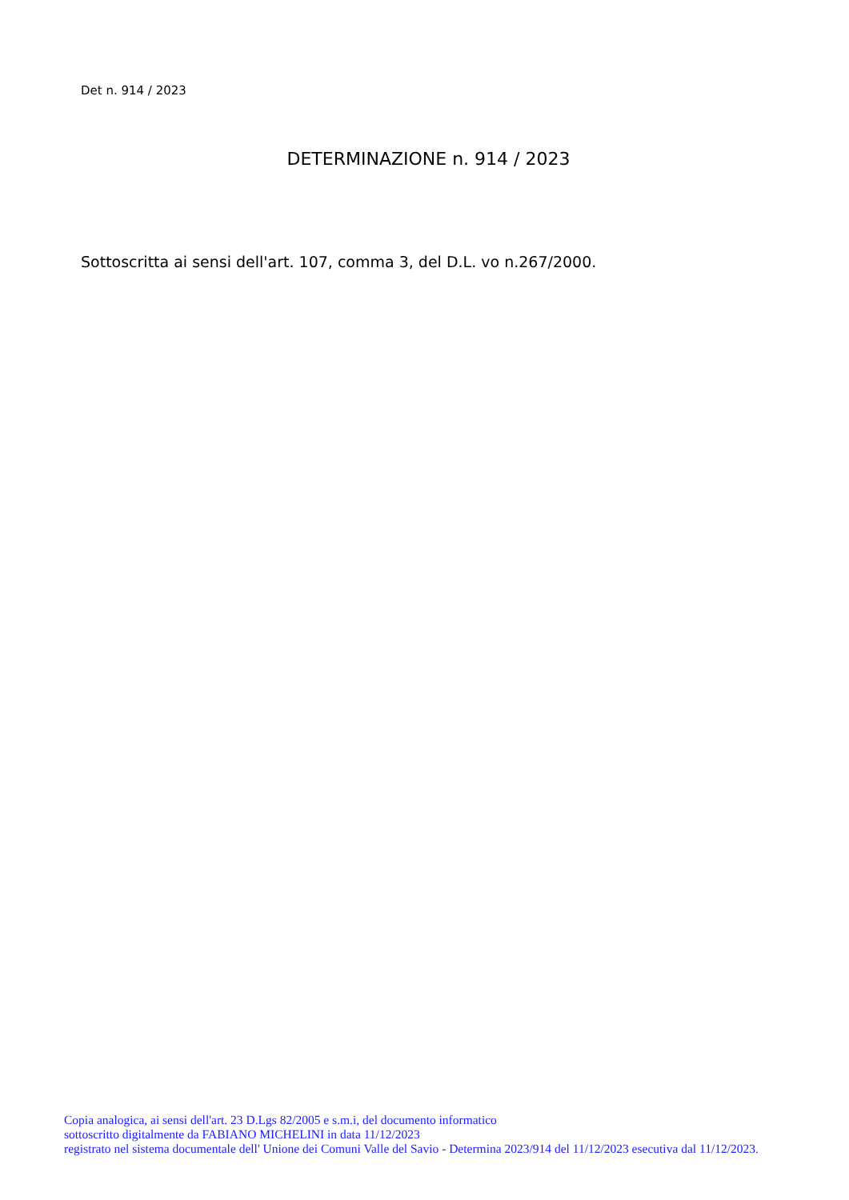Det n. 914 / 2023
DETERMINAZIONE n. 914 / 2023
Sottoscritta ai sensi dell'art. 107, comma 3, del D.L. vo n.267/2000.
Copia analogica, ai sensi dell'art. 23 D.Lgs 82/2005 e s.m.i, del documento informatico
sottoscritto digitalmente da FABIANO MICHELINI in data 11/12/2023
registrato nel sistema documentale dell' Unione dei Comuni Valle del Savio - Determina 2023/914 del 11/12/2023 esecutiva dal 11/12/2023.